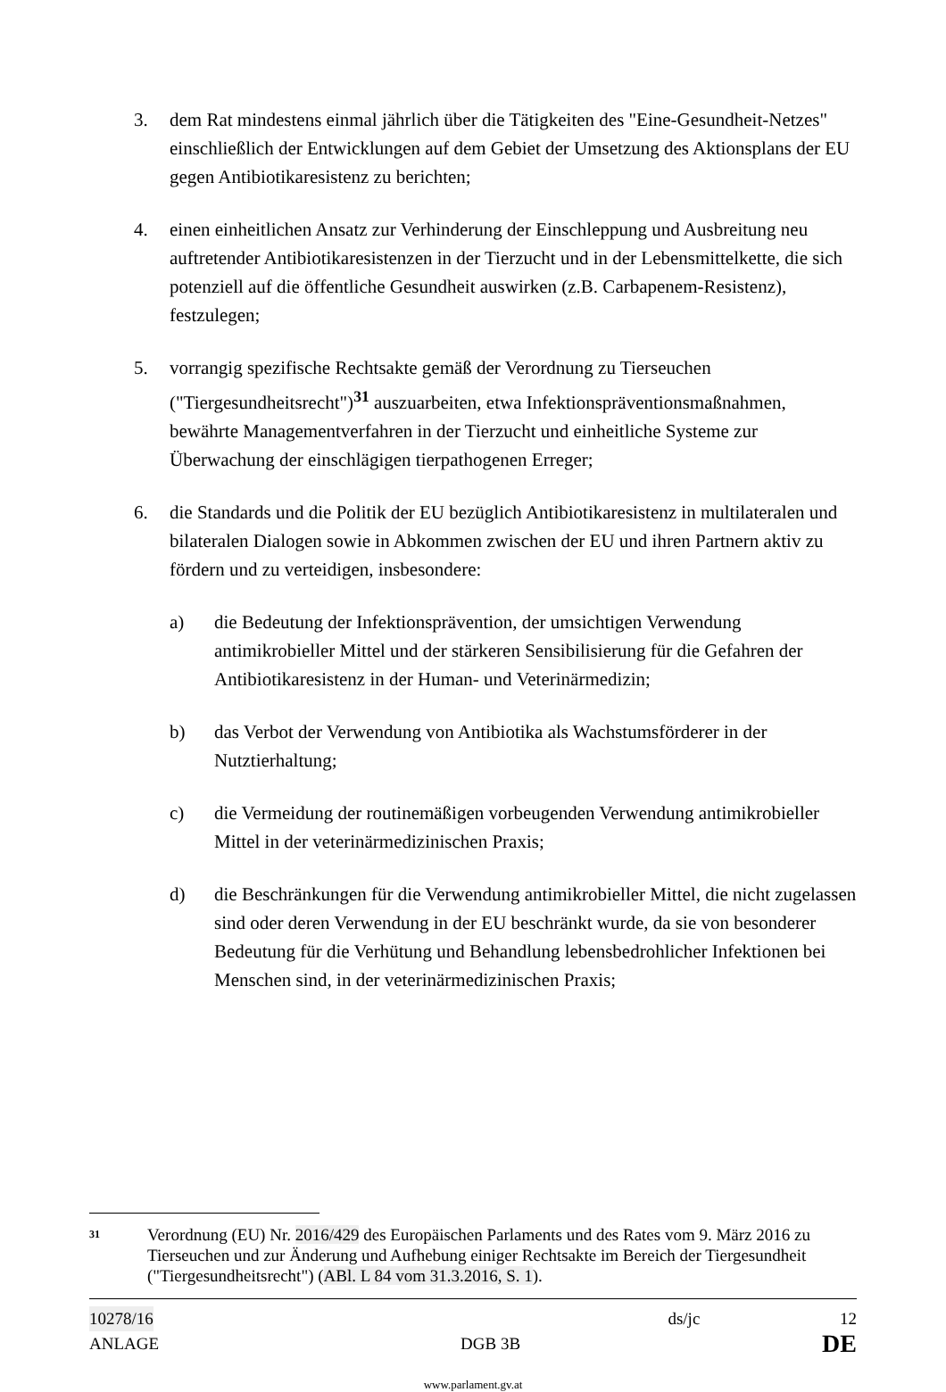3. dem Rat mindestens einmal jährlich über die Tätigkeiten des "Eine-Gesundheit-Netzes" einschließlich der Entwicklungen auf dem Gebiet der Umsetzung des Aktionsplans der EU gegen Antibiotikaresistenz zu berichten;
4. einen einheitlichen Ansatz zur Verhinderung der Einschleppung und Ausbreitung neu auftretender Antibiotikaresistenzen in der Tierzucht und in der Lebensmittelkette, die sich potenziell auf die öffentliche Gesundheit auswirken (z.B. Carbapenem-Resistenz), festzulegen;
5. vorrangig spezifische Rechtsakte gemäß der Verordnung zu Tierseuchen ("Tiergesundheitsrecht")<sup>31</sup> auszuarbeiten, etwa Infektionspräventionsmaßnahmen, bewährte Managementverfahren in der Tierzucht und einheitliche Systeme zur Überwachung der einschlägigen tierpathogenen Erreger;
6. die Standards und die Politik der EU bezüglich Antibiotikaresistenz in multilateralen und bilateralen Dialogen sowie in Abkommen zwischen der EU und ihren Partnern aktiv zu fördern und zu verteidigen, insbesondere:
a) die Bedeutung der Infektionsprävention, der umsichtigen Verwendung antimikrobieller Mittel und der stärkeren Sensibilisierung für die Gefahren der Antibiotikaresistenz in der Human- und Veterinärmedizin;
b) das Verbot der Verwendung von Antibiotika als Wachstumsförderer in der Nutztierhaltung;
c) die Vermeidung der routinemäßigen vorbeugenden Verwendung antimikrobieller Mittel in der veterinärmedizinischen Praxis;
d) die Beschränkungen für die Verwendung antimikrobieller Mittel, die nicht zugelassen sind oder deren Verwendung in der EU beschränkt wurde, da sie von besonderer Bedeutung für die Verhütung und Behandlung lebensbedrohlicher Infektionen bei Menschen sind, in der veterinärmedizinischen Praxis;
31 Verordnung (EU) Nr. 2016/429 des Europäischen Parlaments und des Rates vom 9. März 2016 zu Tierseuchen und zur Änderung und Aufhebung einiger Rechtsakte im Bereich der Tiergesundheit ("Tiergesundheitsrecht") (ABl. L 84 vom 31.3.2016, S. 1).
10278/16 ds/jc 12
ANLAGE DGB 3B DE
www.parlament.gv.at